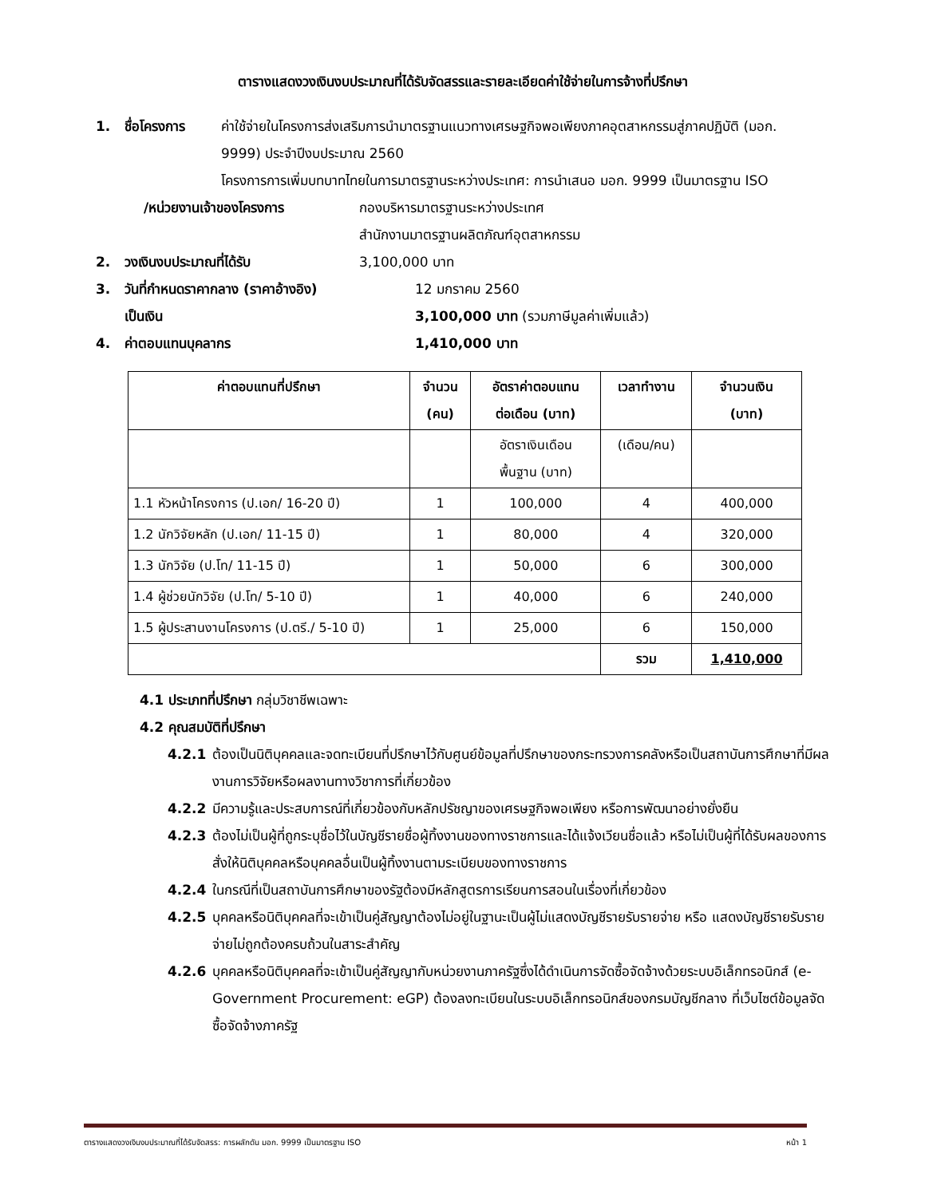ตารางแสดงวงเงินงบประมาณที่ได้รับจัดสรรและรายละเอียดค่าใช้จ่ายในการจ้างที่ปรึกษา
1. ชื่อโครงการ ค่าใช้จ่ายในโครงการส่งเสริมการนำมาตรฐานแนวทางเศรษฐกิจพอเพียงภาคอุตสาหกรรมสู่ภาคปฏิบัติ (มอก. 9999) ประจำปีงบประมาณ 2560
โครงการการเพิ่มบทบาทไทยในการมาตรฐานระหว่างประเทศ: การนำเสนอ มอก. 9999 เป็นมาตรฐาน ISO
/หน่วยงานเจ้าของโครงการ กองบริหารมาตรฐานระหว่างประเทศ
สำนักงานมาตรฐานผลิตภัณฑ์อุตสาหกรรม
2. วงเงินงบประมาณที่ได้รับ 3,100,000 บาท
3. วันที่กำหนดราคากลาง (ราคาอ้างอิง) 12 มกราคม 2560
เป็นเงิน 3,100,000 บาท (รวมภาษีมูลค่าเพิ่มแล้ว)
4. ค่าตอบแทนบุคลากร 1,410,000 บาท
| ค่าตอบแทนที่ปรึกษา | จำนวน (คน) | อัตราค่าตอบแทน ต่อเดือน (บาท) | เวลาทำงาน | จำนวนเงิน (บาท) |
| --- | --- | --- | --- | --- |
| | | อัตราเงินเดือน พื้นฐาน (บาท) | (เดือน/คน) | |
| 1.1 หัวหน้าโครงการ (ป.เอก/ 16-20 ปี) | 1 | 100,000 | 4 | 400,000 |
| 1.2 นักวิจัยหลัก (ป.เอก/ 11-15 ปี) | 1 | 80,000 | 4 | 320,000 |
| 1.3 นักวิจัย (ป.โท/ 11-15 ปี) | 1 | 50,000 | 6 | 300,000 |
| 1.4 ผู้ช่วยนักวิจัย (ป.โท/ 5-10 ปี) | 1 | 40,000 | 6 | 240,000 |
| 1.5 ผู้ประสานงานโครงการ (ป.ตรี./ 5-10 ปี) | 1 | 25,000 | 6 | 150,000 |
| | | | รวม | 1,410,000 |
4.1 ประเภทที่ปรึกษา กลุ่มวิชาชีพเฉพาะ
4.2 คุณสมบัติที่ปรึกษา
4.2.1 ต้องเป็นนิติบุคคลและจดทะเบียนที่ปรึกษาไว้กับศูนย์ข้อมูลที่ปรึกษาของกระทรวงการคลังหรือเป็นสถาบันการศึกษาที่มีผลงานการวิจัยหรือผลงานทางวิชาการที่เกี่ยวข้อง
4.2.2 มีความรู้และประสบการณ์ที่เกี่ยวข้องกับหลักปรัชญาของเศรษฐกิจพอเพียง หรือการพัฒนาอย่างยั่งยืน
4.2.3 ต้องไม่เป็นผู้ที่ถูกระบุชื่อไว้ในบัญชีรายชื่อผู้ทิ้งงานของทางราชการและได้แจ้งเวียนชื่อแล้ว หรือไม่เป็นผู้ที่ได้รับผลของการสั่งให้นิติบุคคลหรือบุคคลอื่นเป็นผู้ทิ้งงานตามระเบียบของทางราชการ
4.2.4 ในกรณีที่เป็นสถาบันการศึกษาของรัฐต้องมีหลักสูตรการเรียนการสอนในเรื่องที่เกี่ยวข้อง
4.2.5 บุคคลหรือนิติบุคคลที่จะเข้าเป็นคู่สัญญาต้องไม่อยู่ในฐานะเป็นผู้ไม่แสดงบัญชีรายรับรายจ่าย หรือ แสดงบัญชีรายรับรายจ่ายไม่ถูกต้องครบถ้วนในสาระสำคัญ
4.2.6 บุคคลหรือนิติบุคคลที่จะเข้าเป็นคู่สัญญากับหน่วยงานภาครัฐซึ่งได้ดำเนินการจัดซื้อจัดจ้างด้วยระบบอิเล็กทรอนิกส์ (e-Government Procurement: eGP) ต้องลงทะเบียนในระบบอิเล็กทรอนิกส์ของกรมบัญชีกลาง ที่เว็บไซต์ข้อมูลจัดซื้อจัดจ้างภาครัฐ
ตารางแสดงวงเงินงบประมาณที่ได้รับจัดสรร: การผลักดัน มอก. 9999 เป็นมาตรฐาน ISO หน้า 1